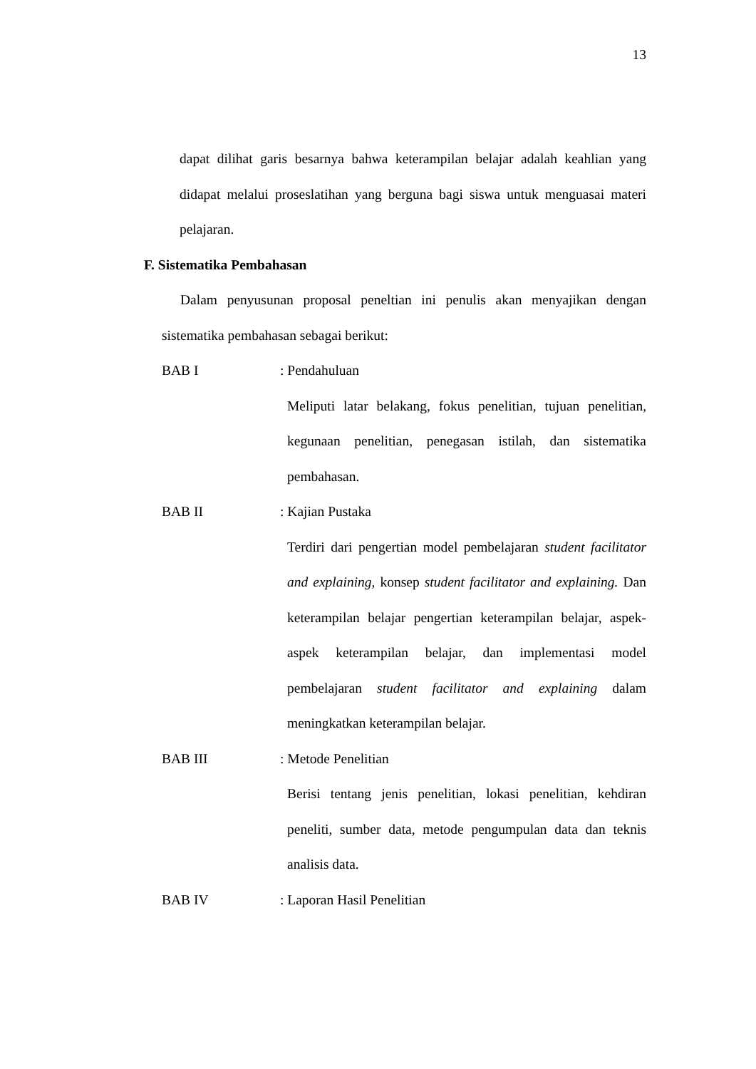13
dapat dilihat garis besarnya bahwa keterampilan belajar adalah keahlian yang didapat melalui proseslatihan yang berguna bagi siswa untuk menguasai materi pelajaran.
F. Sistematika Pembahasan
Dalam penyusunan proposal peneltian ini penulis akan menyajikan dengan sistematika pembahasan sebagai berikut:
BAB I : Pendahuluan
Meliputi latar belakang, fokus penelitian, tujuan penelitian, kegunaan penelitian, penegasan istilah, dan sistematika pembahasan.
BAB II : Kajian Pustaka
Terdiri dari pengertian model pembelajaran student facilitator and explaining, konsep student facilitator and explaining. Dan keterampilan belajar pengertian keterampilan belajar, aspek-aspek keterampilan belajar, dan implementasi model pembelajaran student facilitator and explaining dalam meningkatkan keterampilan belajar.
BAB III : Metode Penelitian
Berisi tentang jenis penelitian, lokasi penelitian, kehdiran peneliti, sumber data, metode pengumpulan data dan teknis analisis data.
BAB IV : Laporan Hasil Penelitian